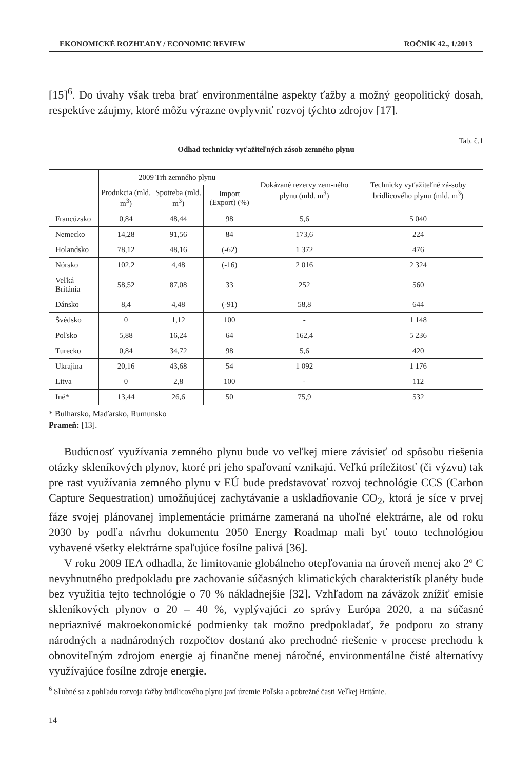EKONOMICKÉ ROZHĽADY / ECONOMIC REVIEW ROČNÍK 42., 1/2013
[15]<sup>6</sup>. Do úvahy však treba brať environmentálne aspekty ťažby a možný geopolitický dosah, respektíve záujmy, ktoré môžu výrazne ovplyvniť rozvoj týchto zdrojov [17].
Tab. č.1
Odhad technicky vyťažiteľných zásob zemného plynu
| | 2009 Trh zemného plynu | | | Dokázané rezervy zem-ného plynu (mld. m<sup>3</sup>) | Technicky vyťažiteľné zá-soby bridlicového plynu (mld. m<sup>3</sup>) |
| --- | --- | --- | --- | --- | --- |
| | Produkcia (mld. m<sup>3</sup>) | Spotreba (mld. m<sup>3</sup>) | Import (Export) (%) | | |
| Francúzsko | 0,84 | 48,44 | 98 | 5,6 | 5 040 |
| Nemecko | 14,28 | 91,56 | 84 | 173,6 | 224 |
| Holandsko | 78,12 | 48,16 | (-62) | 1 372 | 476 |
| Nórsko | 102,2 | 4,48 | (-16) | 2 016 | 2 324 |
| Veľká Británia | 58,52 | 87,08 | 33 | 252 | 560 |
| Dánsko | 8,4 | 4,48 | (-91) | 58,8 | 644 |
| Švédsko | 0 | 1,12 | 100 | - | 1 148 |
| Poľsko | 5,88 | 16,24 | 64 | 162,4 | 5 236 |
| Turecko | 0,84 | 34,72 | 98 | 5,6 | 420 |
| Ukrajina | 20,16 | 43,68 | 54 | 1 092 | 1 176 |
| Litva | 0 | 2,8 | 100 | - | 112 |
| Iné* | 13,44 | 26,6 | 50 | 75,9 | 532 |
* Bulharsko, Maďarsko, Rumunsko
Prameň: [13].
Budúcnosť využívania zemného plynu bude vo veľkej miere závisieť od spôsobu riešenia otázky skleníkových plynov, ktoré pri jeho spaľovaní vznikajú. Veľkú príležitosť (či výzvu) tak pre rast využívania zemného plynu v EÚ bude predstavovať rozvoj technológie CCS (Carbon Capture Sequestration) umožňujúcej zachytávanie a uskladňovanie CO<sub>2</sub>, ktorá je síce v prvej fáze svojej plánovanej implementácie primárne zameraná na uhoľné elektrárne, ale od roku 2030 by podľa návrhu dokumentu 2050 Energy Roadmap mali byť touto technológiou vybavené všetky elektrárne spaľujúce fosílne palivá [36].
V roku 2009 IEA odhadla, že limitovanie globálneho otepľovania na úroveň menej ako 2º C nevyhnutného predpokladu pre zachovanie súčasných klimatických charakteristík planéty bude bez využitia tejto technológie o 70 % nákladnejšie [32]. Vzhľadom na záväzok znížiť emisie skleníkových plynov o 20 – 40 %, vyplývajúci zo správy Európa 2020, a na súčasné nepriaznivé makroekonomické podmienky tak možno predpokladať, že podporu zo strany národných a nadnárodných rozpočtov dostanú ako prechodné riešenie v procese prechodu k obnoviteľným zdrojom energie aj finančne menej náročné, environmentálne čisté alternatívy využívajúce fosílne zdroje energie.
<sup>6</sup> Sľubné sa z pohľadu rozvoja ťažby bridlicového plynu javí územie Poľska a pobrežné časti Veľkej Británie.
14